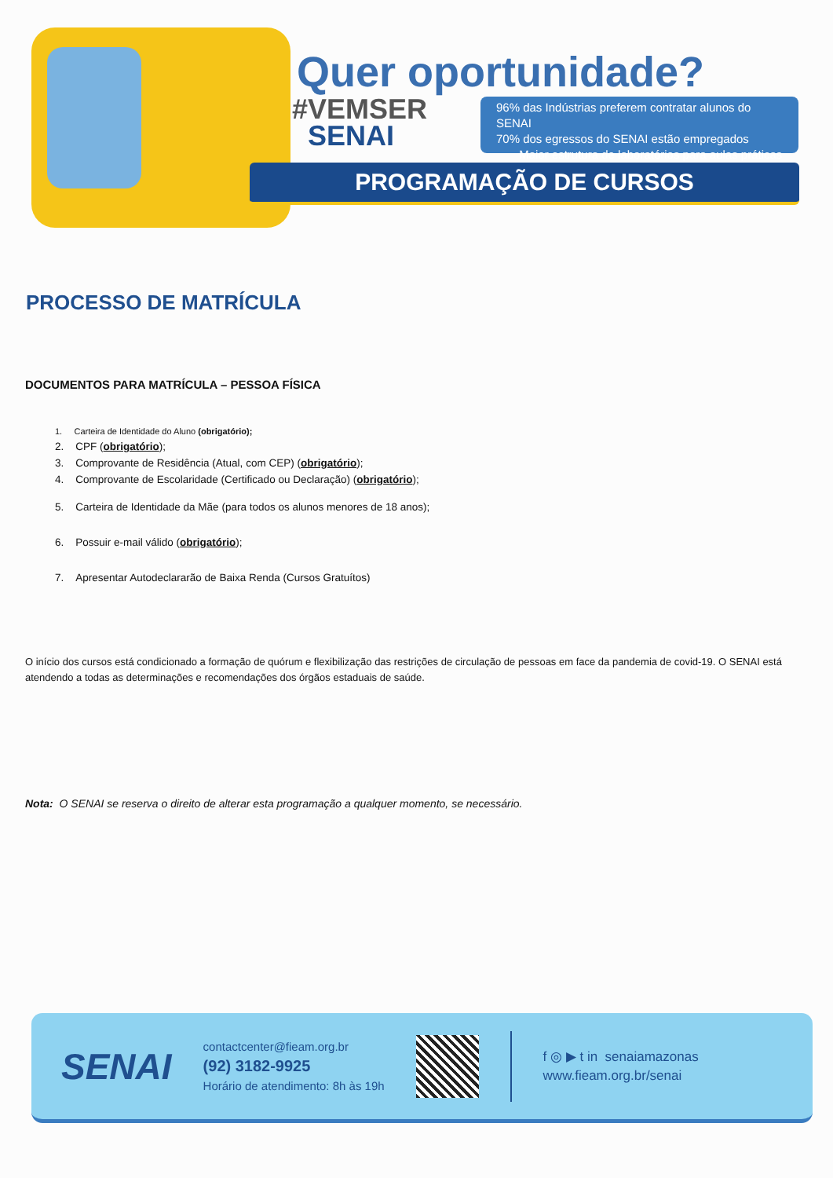Quer oportunidade?
#VEMSER
SENAI
96% das Indústrias preferem contratar alunos do SENAI
70% dos egressos do SENAI estão empregados
Maior estrutura de laboratórios para aulas práticas
PROGRAMAÇÃO DE CURSOS
PROCESSO DE MATRÍCULA
DOCUMENTOS PARA MATRÍCULA – PESSOA FÍSICA
1. Carteira de Identidade do Aluno (obrigatório);
2. CPF (obrigatório);
3. Comprovante de Residência (Atual, com CEP) (obrigatório);
4. Comprovante de Escolaridade (Certificado ou Declaração) (obrigatório);
5. Carteira de Identidade da Mãe (para todos os alunos menores de 18 anos);
6. Possuir e-mail válido (obrigatório);
7. Apresentar Autodeclararão de Baixa Renda (Cursos Gratuítos)
O início dos cursos está condicionado a formação de quórum e flexibilização das restrições de circulação de pessoas em face da pandemia de covid-19. O SENAI está atendendo a todas as determinações e recomendações dos órgãos estaduais de saúde.
Nota: O SENAI se reserva o direito de alterar esta programação a qualquer momento, se necessário.
SENAI
contactcenter@fieam.org.br
(92) 3182-9925
Horário de atendimento: 8h às 19h
f ◎ ▶ t in senaiamazonas
www.fieam.org.br/senai